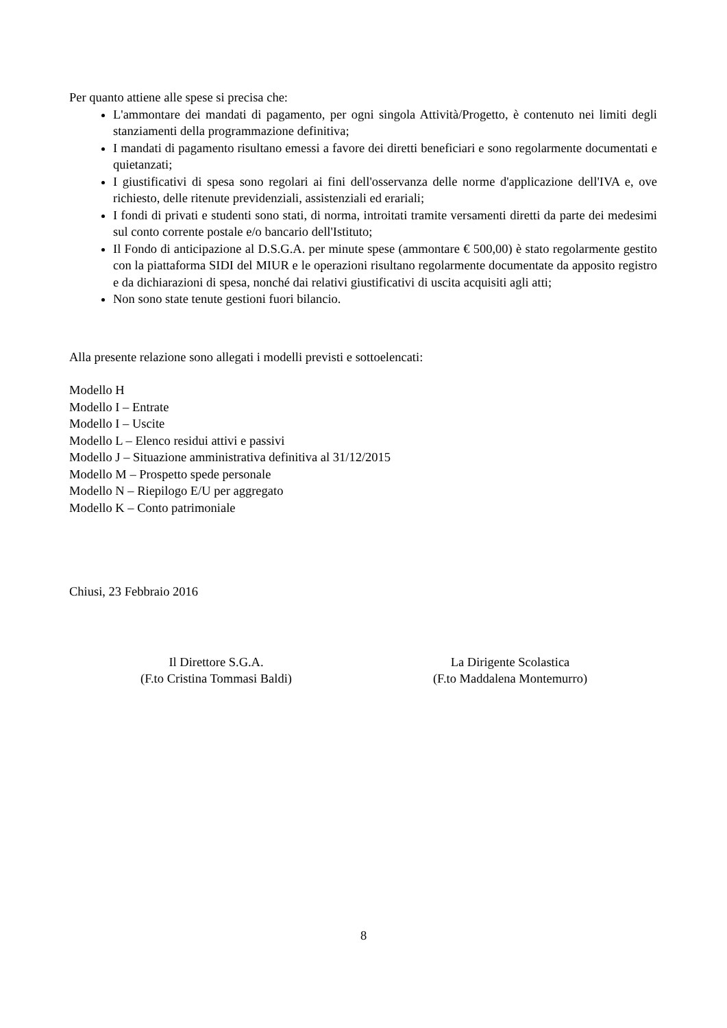Per quanto attiene alle spese si precisa che:
L'ammontare dei mandati di pagamento, per ogni singola Attività/Progetto, è contenuto nei limiti degli stanziamenti della programmazione definitiva;
I mandati di pagamento risultano emessi a favore dei diretti beneficiari e sono regolarmente documentati e quietanzati;
I giustificativi di spesa sono regolari ai fini dell'osservanza delle norme d'applicazione dell'IVA e, ove richiesto, delle ritenute previdenziali, assistenziali ed erariali;
I fondi di privati e studenti sono stati, di norma, introitati tramite versamenti diretti da parte dei medesimi sul conto corrente postale e/o bancario dell'Istituto;
Il Fondo di anticipazione al D.S.G.A. per minute spese (ammontare € 500,00) è stato regolarmente gestito con la piattaforma SIDI del MIUR e le operazioni risultano regolarmente documentate da apposito registro e da dichiarazioni di spesa, nonché dai relativi giustificativi di uscita acquisiti agli atti;
Non sono state tenute gestioni fuori bilancio.
Alla presente relazione sono allegati i modelli previsti e sottoelencati:
Modello H
Modello I – Entrate
Modello I – Uscite
Modello L – Elenco residui attivi e passivi
Modello J – Situazione amministrativa definitiva al 31/12/2015
Modello M – Prospetto spede personale
Modello N – Riepilogo E/U per aggregato
Modello K – Conto patrimoniale
Chiusi, 23 Febbraio 2016
Il Direttore S.G.A.
(F.to Cristina Tommasi Baldi)
La Dirigente Scolastica
(F.to Maddalena Montemurro)
8